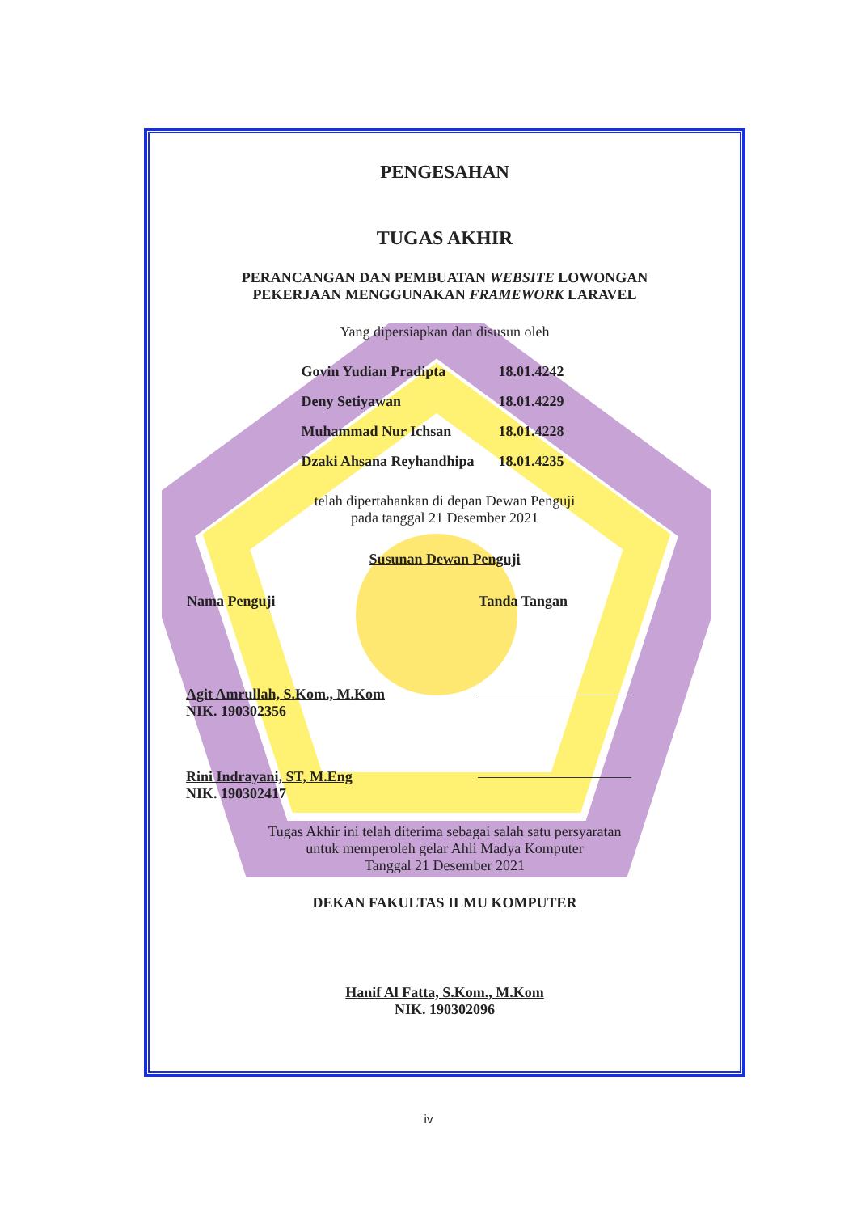PENGESAHAN
TUGAS AKHIR
PERANCANGAN DAN PEMBUATAN WEBSITE LOWONGAN
PEKERJAAN MENGGUNAKAN FRAMEWORK LARAVEL
Yang dipersiapkan dan disusun oleh
| Govin Yudian Pradipta | 18.01.4242 |
| Deny Setiyawan | 18.01.4229 |
| Muhammad Nur Ichsan | 18.01.4228 |
| Dzaki Ahsana Reyhandhipa | 18.01.4235 |
telah dipertahankan di depan Dewan Penguji
pada tanggal 21 Desember 2021
Susunan Dewan Penguji
| Nama Penguji | Tanda Tangan |
| --- | --- |
| Agit Amrullah, S.Kom., M.Kom NIK. 190302356 | |
| Rini Indrayani, ST, M.Eng NIK. 190302417 | |
Tugas Akhir ini telah diterima sebagai salah satu persyaratan
untuk memperoleh gelar Ahli Madya Komputer
Tanggal 21 Desember 2021
DEKAN FAKULTAS ILMU KOMPUTER
Hanif Al Fatta, S.Kom., M.Kom
NIK. 190302096
iv